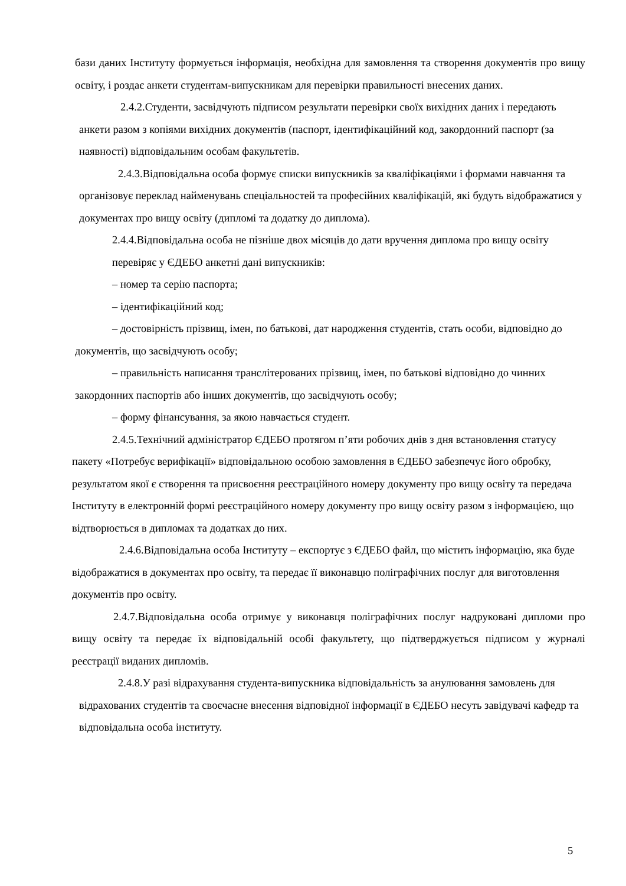бази даних Інституту формується інформація, необхідна для замовлення та створення документів про вищу освіту, і роздає анкети студентам-випускникам для перевірки правильності внесених даних.
2.4.2.Студенти, засвідчують підписом результати перевірки своїх вихідних даних і передають анкети разом з копіями вихідних документів (паспорт, ідентифікаційний код, закордонний паспорт (за наявності) відповідальним особам факультетів.
2.4.3.Відповідальна особа формує списки випускників за кваліфікаціями і формами навчання та організовує переклад найменувань спеціальностей та професійних кваліфікацій, які будуть відображатися у документах про вищу освіту (дипломі та додатку до диплома).
2.4.4.Відповідальна особа не пізніше двох місяців до дати вручення диплома про вищу освіту перевіряє у ЄДЕБО анкетні дані випускників:
– номер та серію паспорта;
– ідентифікаційний код;
– достовірність прізвищ, імен, по батькові, дат народження студентів, стать особи, відповідно до документів, що засвідчують особу;
– правильність написання транслітерованих прізвищ, імен, по батькові відповідно до чинних закордонних паспортів або інших документів, що засвідчують особу;
– форму фінансування, за якою навчається студент.
2.4.5.Технічний адміністратор ЄДЕБО протягом п’яти робочих днів з дня встановлення статусу пакету «Потребує верифікації» відповідальною особою замовлення в ЄДЕБО забезпечує його обробку, результатом якої є створення та присвоєння реєстраційного номеру документу про вищу освіту та передача Інституту в електронній формі реєстраційного номеру документу про вищу освіту разом з інформацією, що відтворюється в дипломах та додатках до них.
2.4.6.Відповідальна особа Інституту – експортує з ЄДЕБО файл, що містить інформацію, яка буде відображатися в документах про освіту, та передає її виконавцю поліграфічних послуг для виготовлення документів про освіту.
2.4.7.Відповідальна особа отримує у виконавця поліграфічних послуг надруковані дипломи про вищу освіту та передає їх відповідальній особі факультету, що підтверджується підписом у журналі реєстрації виданих дипломів.
2.4.8.У разі відрахування студента-випускника відповідальність за анулювання замовлень для відрахованих студентів та своєчасне внесення відповідної інформації в ЄДЕБО несуть завідувачі кафедр та відповідальна особа інституту.
5